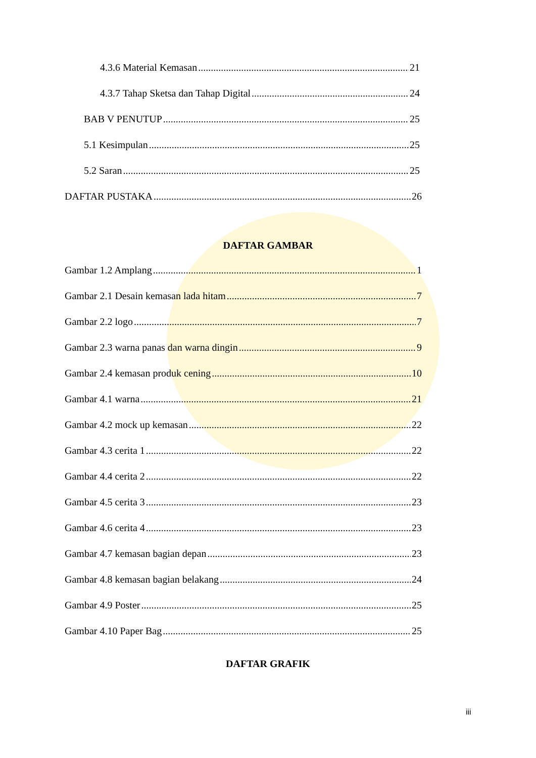4.3.6 Material Kemasan 21
4.3.7 Tahap Sketsa dan Tahap Digital 24
BAB V PENUTUP 25
5.1 Kesimpulan 25
5.2 Saran 25
DAFTAR PUSTAKA 26
DAFTAR GAMBAR
Gambar 1.2 Amplang 1
Gambar 2.1 Desain kemasan lada hitam 7
Gambar 2.2 logo 7
Gambar 2.3 warna panas dan warna dingin 9
Gambar 2.4 kemasan produk cening 10
Gambar 4.1 warna 21
Gambar 4.2 mock up kemasan 22
Gambar 4.3 cerita 1 22
Gambar 4.4 cerita 2 22
Gambar 4.5 cerita 3 23
Gambar 4.6 cerita 4 23
Gambar 4.7 kemasan bagian depan 23
Gambar 4.8 kemasan bagian belakang 24
Gambar 4.9 Poster 25
Gambar 4.10 Paper Bag 25
DAFTAR GRAFIK
iii